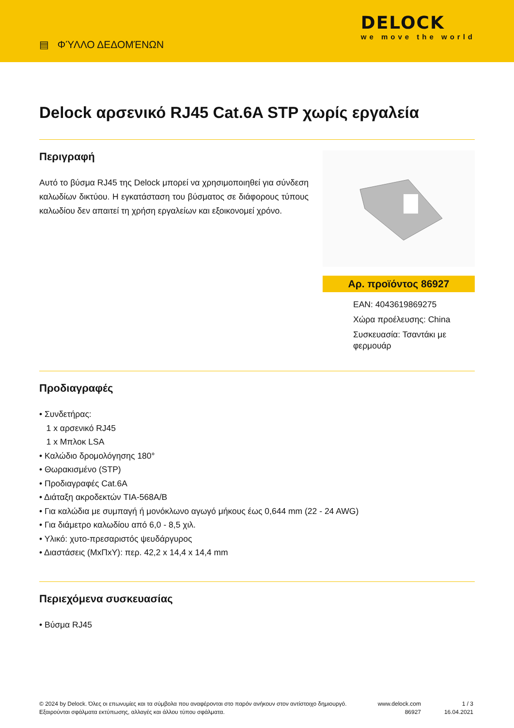▤ ΦΎΛΛΟ ΔΕΔΟΜΈΝΩΝ
DELOCK
we move the world
Delock αρσενικό RJ45 Cat.6A STP χωρίς εργαλεία
Περιγραφή
Αυτό το βύσμα RJ45 της Delock μπορεί να χρησιμοποιηθεί για σύνδεση καλωδίων δικτύου. Η εγκατάσταση του βύσματος σε διάφορους τύπους καλωδίου δεν απαιτεί τη χρήση εργαλείων και εξοικονομεί χρόνο.
Αρ. προϊόντος 86927
EAN: 4043619869275
Χώρα προέλευσης: China
Συσκευασία: Τσαντάκι με φερμουάρ
Προδιαγραφές
• Συνδετήρας:
1 x αρσενικό RJ45
1 x Μπλοκ LSA
• Καλώδιο δρομολόγησης 180°
• Θωρακισμένο (STP)
• Προδιαγραφές Cat.6A
• Διάταξη ακροδεκτών TIA-568A/B
• Για καλώδια με συμπαγή ή μονόκλωνο αγωγό μήκους έως 0,644 mm (22 - 24 AWG)
• Για διάμετρο καλωδίου από 6,0 - 8,5 χιλ.
• Υλικό: χυτο-πρεσαριστός ψευδάργυρος
• Διαστάσεις (ΜxΠxΥ): περ. 42,2 x 14,4 x 14,4 mm
Περιεχόμενα συσκευασίας
• Βύσμα RJ45
© 2024 by Delock. Όλες οι επωνυμίες και τα σύμβολα που αναφέρονται στο παρόν ανήκουν στον αντίστοιχο δημιουργό. Εξαιρούνται σφάλματα εκτύπωσης, αλλαγές και άλλου τύπου σφάλματα.
www.delock.com
86927
1 / 3
16.04.2021